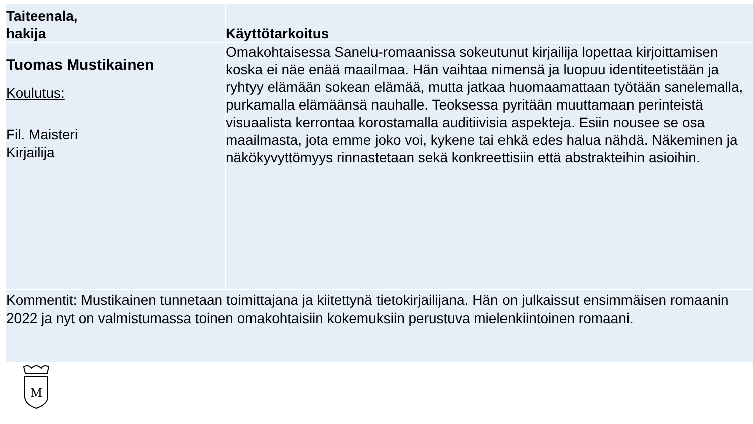| Taiteenala, hakija | Käyttötarkoitus |
| --- | --- |
| Tuomas Mustikainen Koulutus: Fil. Maisteri Kirjailija | Omakohtaisessa Sanelu-romaanissa sokeutunut kirjailija lopettaa kirjoittamisen koska ei näe enää maailmaa. Hän vaihtaa nimensä ja luopuu identiteetistään ja ryhtyy elämään sokean elämää, mutta jatkaa huomaamattaan työtään sanelemalla, purkamalla elämäänsä nauhalle. Teoksessa pyritään muuttamaan perinteistä visuaalista kerrontaa korostamalla auditiivisia aspekteja. Esiin nousee se osa maailmasta, jota emme joko voi, kykene tai ehkä edes halua nähdä. Näkeminen ja näkökyvyttömyys rinnastetaan sekä konkreettisiin että abstrakteihin asioihin. |
| Kommentit: Mustikainen tunnetaan toimittajana ja kiitettynä tietokirjailijana. Hän on julkaissut ensimmäisen romaanin 2022 ja nyt on valmistumassa toinen omakohtaisiin kokemuksiin perustuva mielenkiintoinen romaani. | |
M